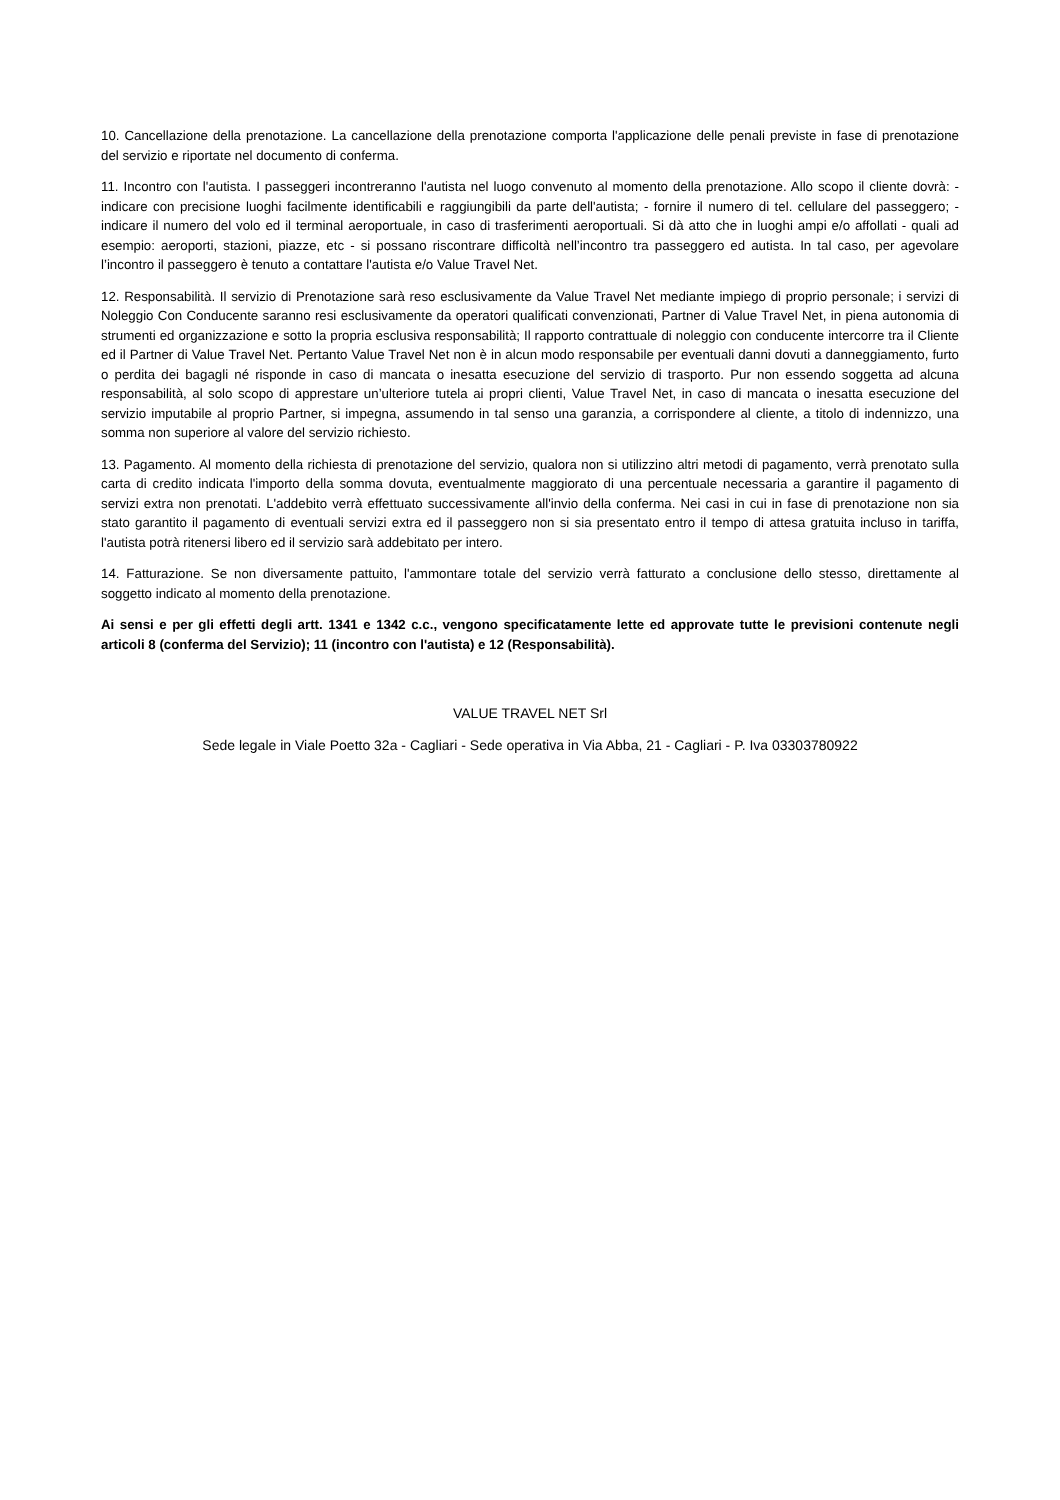10. Cancellazione della prenotazione. La cancellazione della prenotazione comporta l'applicazione delle penali previste in fase di prenotazione del servizio e riportate nel documento di conferma.
11. Incontro con l'autista. I passeggeri incontreranno l'autista nel luogo convenuto al momento della prenotazione. Allo scopo il cliente dovrà: - indicare con precisione luoghi facilmente identificabili e raggiungibili da parte dell'autista; - fornire il numero di tel. cellulare del passeggero; - indicare il numero del volo ed il terminal aeroportuale, in caso di trasferimenti aeroportuali. Si dà atto che in luoghi ampi e/o affollati - quali ad esempio: aeroporti, stazioni, piazze, etc - si possano riscontrare difficoltà nell’incontro tra passeggero ed autista. In tal caso, per agevolare l’incontro il passeggero è tenuto a contattare l'autista e/o Value Travel Net.
12. Responsabilità. Il servizio di Prenotazione sarà reso esclusivamente da Value Travel Net mediante impiego di proprio personale; i servizi di Noleggio Con Conducente saranno resi esclusivamente da operatori qualificati convenzionati, Partner di Value Travel Net, in piena autonomia di strumenti ed organizzazione e sotto la propria esclusiva responsabilità; Il rapporto contrattuale di noleggio con conducente intercorre tra il Cliente ed il Partner di Value Travel Net. Pertanto Value Travel Net non è in alcun modo responsabile per eventuali danni dovuti a danneggiamento, furto o perdita dei bagagli né risponde in caso di mancata o inesatta esecuzione del servizio di trasporto. Pur non essendo soggetta ad alcuna responsabilità, al solo scopo di apprestare un’ulteriore tutela ai propri clienti, Value Travel Net, in caso di mancata o inesatta esecuzione del servizio imputabile al proprio Partner, si impegna, assumendo in tal senso una garanzia, a corrispondere al cliente, a titolo di indennizzo, una somma non superiore al valore del servizio richiesto.
13. Pagamento. Al momento della richiesta di prenotazione del servizio, qualora non si utilizzino altri metodi di pagamento, verrà prenotato sulla carta di credito indicata l'importo della somma dovuta, eventualmente maggiorato di una percentuale necessaria a garantire il pagamento di servizi extra non prenotati. L'addebito verrà effettuato successivamente all'invio della conferma. Nei casi in cui in fase di prenotazione non sia stato garantito il pagamento di eventuali servizi extra ed il passeggero non si sia presentato entro il tempo di attesa gratuita incluso in tariffa, l'autista potrà ritenersi libero ed il servizio sarà addebitato per intero.
14. Fatturazione. Se non diversamente pattuito, l'ammontare totale del servizio verrà fatturato a conclusione dello stesso, direttamente al soggetto indicato al momento della prenotazione.
Ai sensi e per gli effetti degli artt. 1341 e 1342 c.c., vengono specificatamente lette ed approvate tutte le previsioni contenute negli articoli 8 (conferma del Servizio); 11 (incontro con l'autista) e 12 (Responsabilità).
VALUE TRAVEL NET Srl
Sede legale in Viale Poetto 32a - Cagliari - Sede operativa in Via Abba, 21 - Cagliari - P. Iva 03303780922